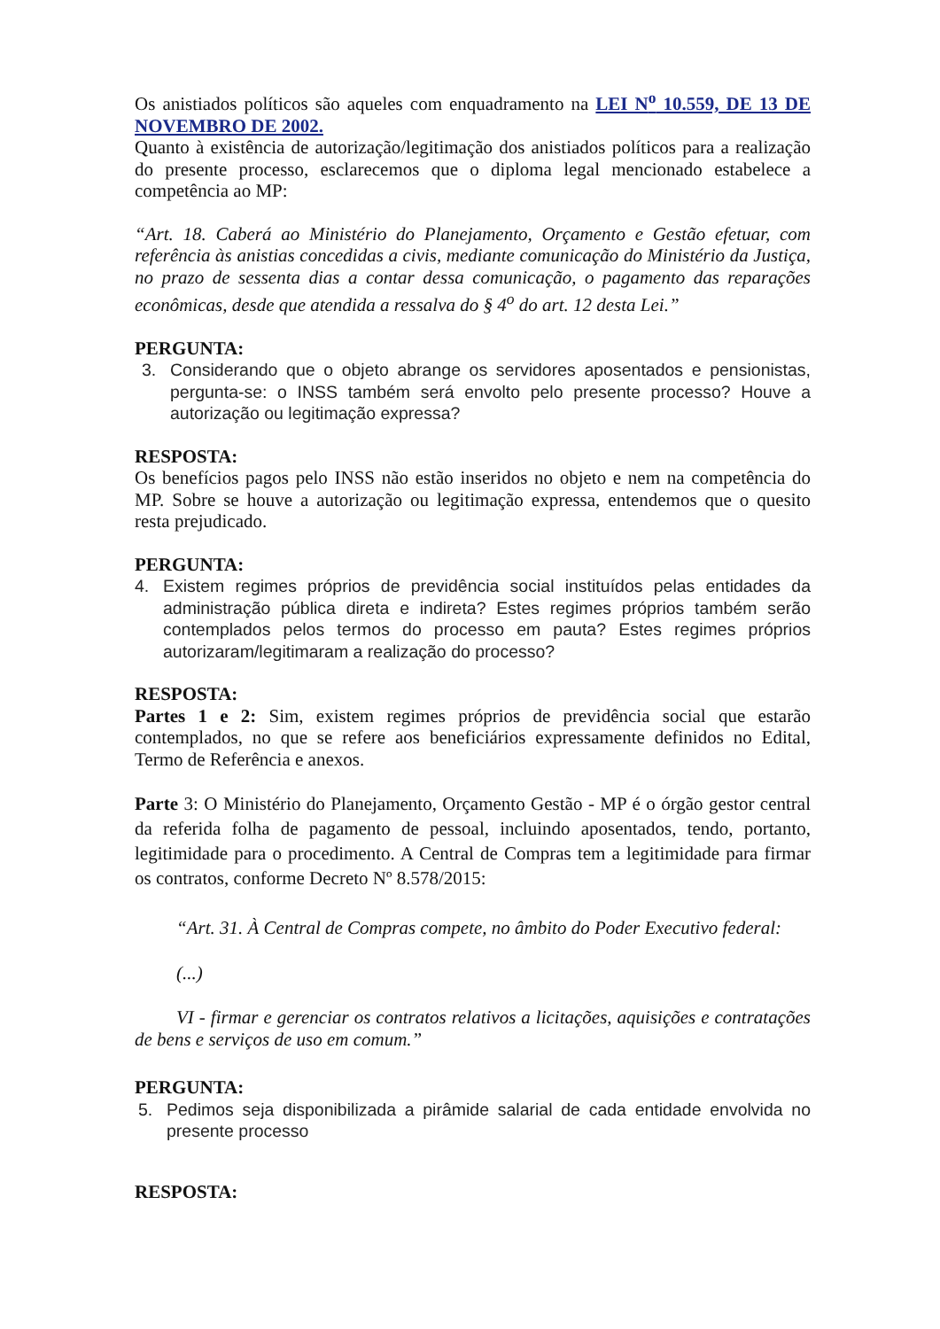Os anistiados políticos são aqueles com enquadramento na LEI N<sup>o</sup> 10.559, DE 13 DE NOVEMBRO DE 2002.
Quanto à existência de autorização/legitimação dos anistiados políticos para a realização do presente processo, esclarecemos que o diploma legal mencionado estabelece a competência ao MP:
“Art. 18. Caberá ao Ministério do Planejamento, Orçamento e Gestão efetuar, com referência às anistias concedidas a civis, mediante comunicação do Ministério da Justiça, no prazo de sessenta dias a contar dessa comunicação, o pagamento das reparações econômicas, desde que atendida a ressalva do § 4<sup>o</sup> do art. 12 desta Lei.”
PERGUNTA:
3. Considerando que o objeto abrange os servidores aposentados e pensionistas, pergunta-se: o INSS também será envolto pelo presente processo? Houve a autorização ou legitimação expressa?
RESPOSTA:
Os benefícios pagos pelo INSS não estão inseridos no objeto e nem na competência do MP. Sobre se houve a autorização ou legitimação expressa, entendemos que o quesito resta prejudicado.
PERGUNTA:
4. Existem regimes próprios de previdência social instituídos pelas entidades da administração pública direta e indireta? Estes regimes próprios também serão contemplados pelos termos do processo em pauta? Estes regimes próprios autorizaram/legitimaram a realização do processo?
RESPOSTA:
Partes 1 e 2: Sim, existem regimes próprios de previdência social que estarão contemplados, no que se refere aos beneficiários expressamente definidos no Edital, Termo de Referência e anexos.
Parte 3: O Ministério do Planejamento, Orçamento Gestão - MP é o órgão gestor central da referida folha de pagamento de pessoal, incluindo aposentados, tendo, portanto, legitimidade para o procedimento. A Central de Compras tem a legitimidade para firmar os contratos, conforme Decreto Nº 8.578/2015:
“Art. 31. À Central de Compras compete, no âmbito do Poder Executivo federal:
(...)
VI - firmar e gerenciar os contratos relativos a licitações, aquisições e contratações de bens e serviços de uso em comum.”
PERGUNTA:
5. Pedimos seja disponibilizada a pirâmide salarial de cada entidade envolvida no presente processo
RESPOSTA: